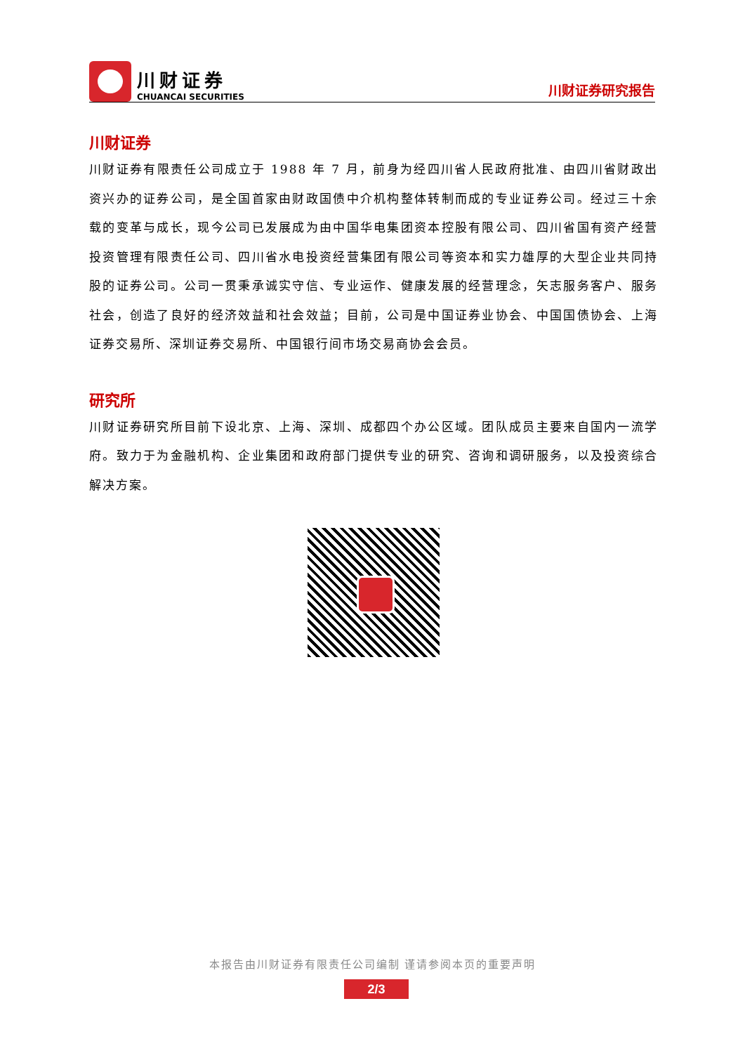川财证券
CHUANCAI SECURITIES
川财证券研究报告
川财证券
川财证券有限责任公司成立于 1988 年 7 月，前身为经四川省人民政府批准、由四川省财政出资兴办的证券公司，是全国首家由财政国债中介机构整体转制而成的专业证券公司。经过三十余载的变革与成长，现今公司已发展成为由中国华电集团资本控股有限公司、四川省国有资产经营投资管理有限责任公司、四川省水电投资经营集团有限公司等资本和实力雄厚的大型企业共同持股的证券公司。公司一贯秉承诚实守信、专业运作、健康发展的经营理念，矢志服务客户、服务社会，创造了良好的经济效益和社会效益；目前，公司是中国证券业协会、中国国债协会、上海证券交易所、深圳证券交易所、中国银行间市场交易商协会会员。
研究所
川财证券研究所目前下设北京、上海、深圳、成都四个办公区域。团队成员主要来自国内一流学府。致力于为金融机构、企业集团和政府部门提供专业的研究、咨询和调研服务，以及投资综合解决方案。
本报告由川财证券有限责任公司编制 谨请参阅本页的重要声明
2/3